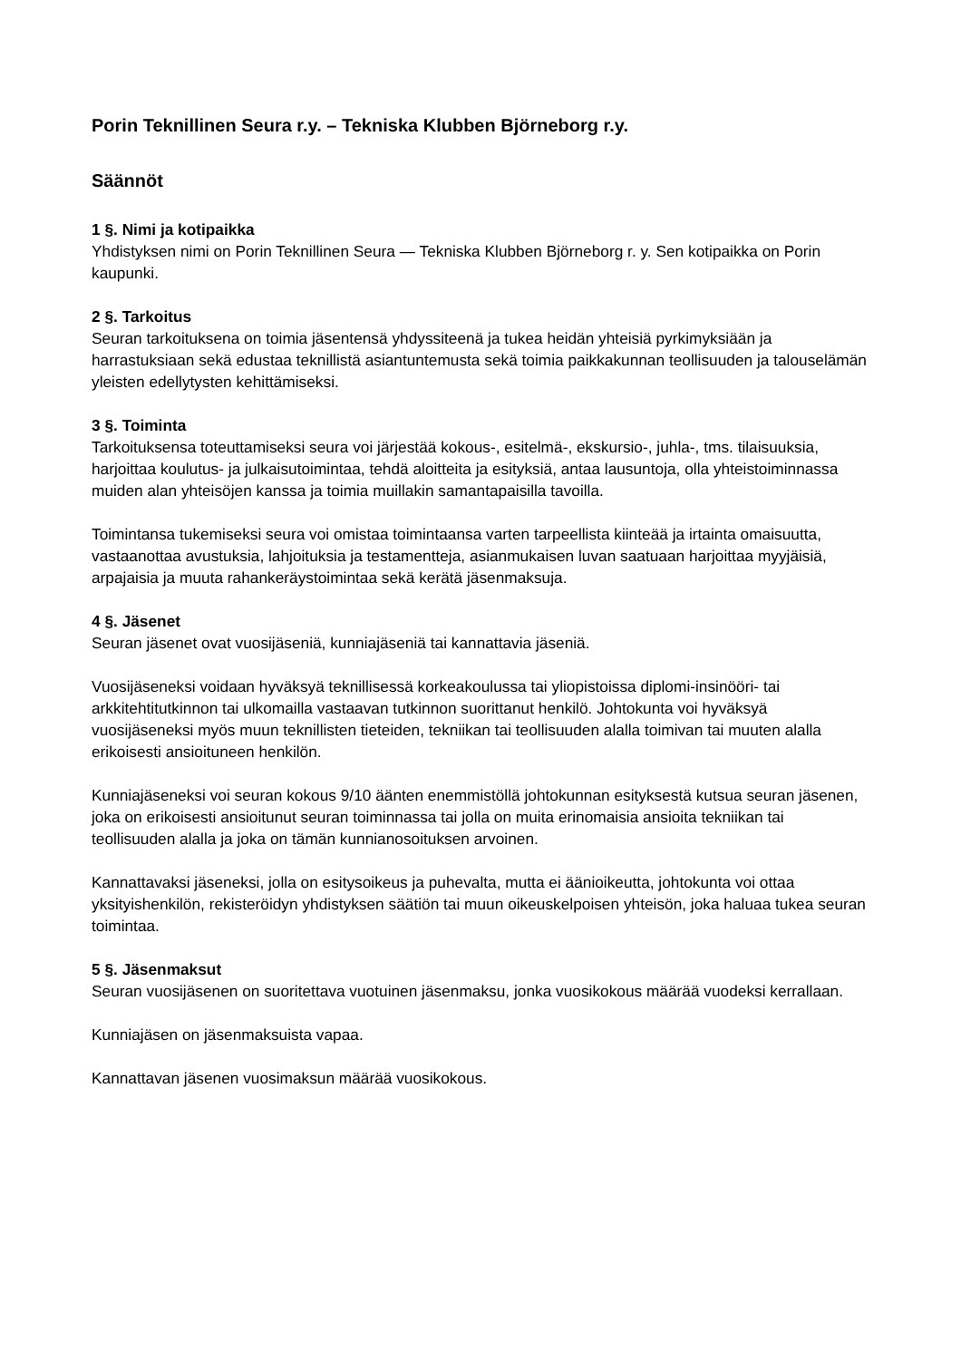Porin Teknillinen Seura r.y. – Tekniska Klubben Björneborg r.y.
Säännöt
1 §. Nimi ja kotipaikka
Yhdistyksen nimi on Porin Teknillinen Seura — Tekniska Klubben Björneborg r. y. Sen kotipaikka on Porin kaupunki.
2 §. Tarkoitus
Seuran tarkoituksena on toimia jäsentensä yhdyssiteenä ja tukea heidän yhteisiä pyrkimyksiään ja harrastuksiaan sekä edustaa teknillistä asiantuntemusta sekä toimia paikkakunnan teollisuuden ja talouselämän yleisten edellytysten kehittämiseksi.
3 §. Toiminta
Tarkoituksensa toteuttamiseksi seura voi järjestää kokous-, esitelmä-, ekskursio-, juhla-, tms. tilaisuuksia, harjoittaa koulutus- ja julkaisutoimintaa, tehdä aloitteita ja esityksiä, antaa lausuntoja, olla yhteistoiminnassa muiden alan yhteisöjen kanssa ja toimia muillakin samantapaisilla tavoilla.
Toimintansa tukemiseksi seura voi omistaa toimintaansa varten tarpeellista kiinteää ja irtainta omaisuutta, vastaanottaa avustuksia, lahjoituksia ja testamentteja, asianmukaisen luvan saatuaan harjoittaa myyjäisiä, arpajaisia ja muuta rahankeräystoimintaa sekä kerätä jäsenmaksuja.
4 §. Jäsenet
Seuran jäsenet ovat vuosijäseniä, kunniajäseniä tai kannattavia jäseniä.
Vuosijäseneksi voidaan hyväksyä teknillisessä korkeakoulussa tai yliopistoissa diplomi-insinööri- tai arkkitehtitutkinnon tai ulkomailla vastaavan tutkinnon suorittanut henkilö. Johtokunta voi hyväksyä vuosijäseneksi myös muun teknillisten tieteiden, tekniikan tai teollisuuden alalla toimivan tai muuten alalla erikoisesti ansioituneen henkilön.
Kunniajäseneksi voi seuran kokous 9/10 äänten enemmistöllä johtokunnan esityksestä kutsua seuran jäsenen, joka on erikoisesti ansioitunut seuran toiminnassa tai jolla on muita erinomaisia ansioita tekniikan tai teollisuuden alalla ja joka on tämän kunnianosoituksen arvoinen.
Kannattavaksi jäseneksi, jolla on esitysoikeus ja puhevalta, mutta ei äänioikeutta, johtokunta voi ottaa yksityishenkilön, rekisteröidyn yhdistyksen säätiön tai muun oikeuskelpoisen yhteisön, joka haluaa tukea seuran toimintaa.
5 §. Jäsenmaksut
Seuran vuosijäsenen on suoritettava vuotuinen jäsenmaksu, jonka vuosikokous määrää vuodeksi kerrallaan.
Kunniajäsen on jäsenmaksuista vapaa.
Kannattavan jäsenen vuosimaksun määrää vuosikokous.